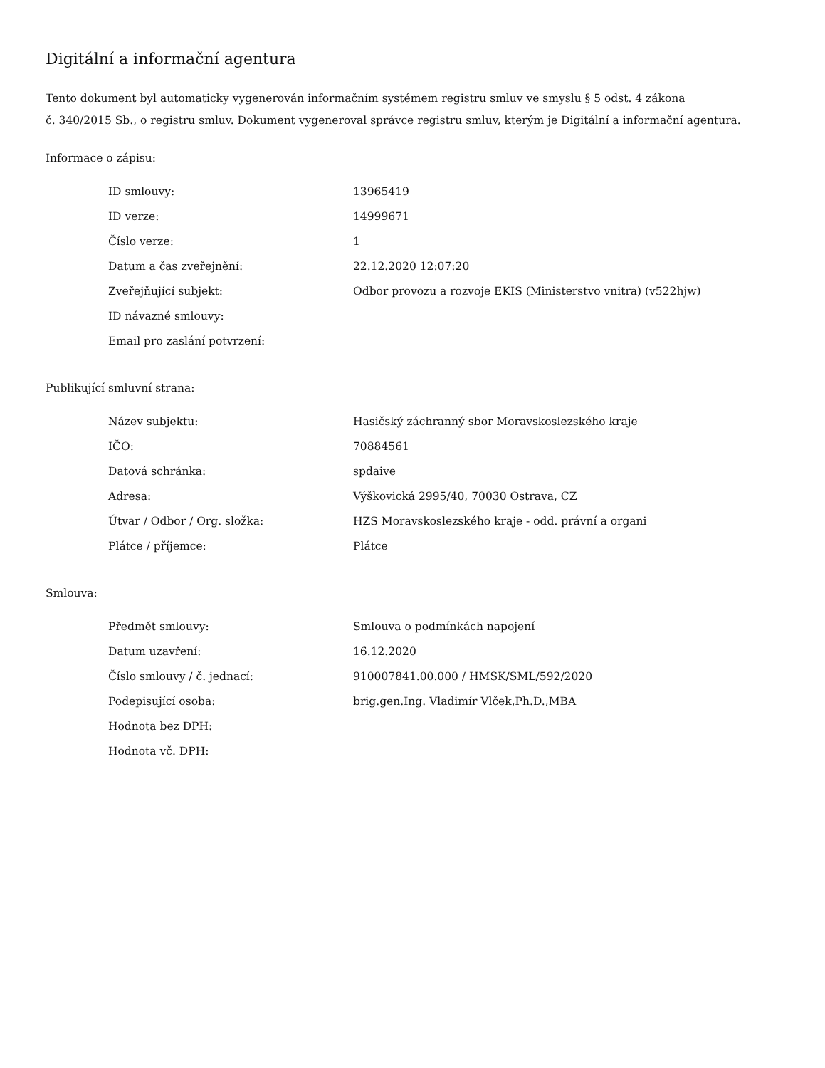Digitální a informační agentura
Tento dokument byl automaticky vygenerován informačním systémem registru smluv ve smyslu § 5 odst. 4 zákona
č. 340/2015 Sb., o registru smluv. Dokument vygeneroval správce registru smluv, kterým je Digitální a informační agentura.
Informace o zápisu:
| ID smlouvy: | 13965419 |
| ID verze: | 14999671 |
| Číslo verze: | 1 |
| Datum a čas zveřejnění: | 22.12.2020 12:07:20 |
| Zveřejňující subjekt: | Odbor provozu a rozvoje EKIS (Ministerstvo vnitra) (v522hjw) |
| ID návazné smlouvy: | |
| Email pro zaslání potvrzení: | |
Publikující smluvní strana:
| Název subjektu: | Hasičský záchranný sbor Moravskoslezského kraje |
| IČO: | 70884561 |
| Datová schránka: | spdaive |
| Adresa: | Výškovická 2995/40, 70030 Ostrava, CZ |
| Útvar / Odbor / Org. složka: | HZS Moravskoslezského kraje - odd. právní a organi |
| Plátce / příjemce: | Plátce |
Smlouva:
| Předmět smlouvy: | Smlouva o podmínkách napojení |
| Datum uzavření: | 16.12.2020 |
| Číslo smlouvy / č. jednací: | 910007841.00.000 / HMSK/SML/592/2020 |
| Podepisující osoba: | brig.gen.Ing. Vladimír Vlček,Ph.D.,MBA |
| Hodnota bez DPH: | |
| Hodnota vč. DPH: | |